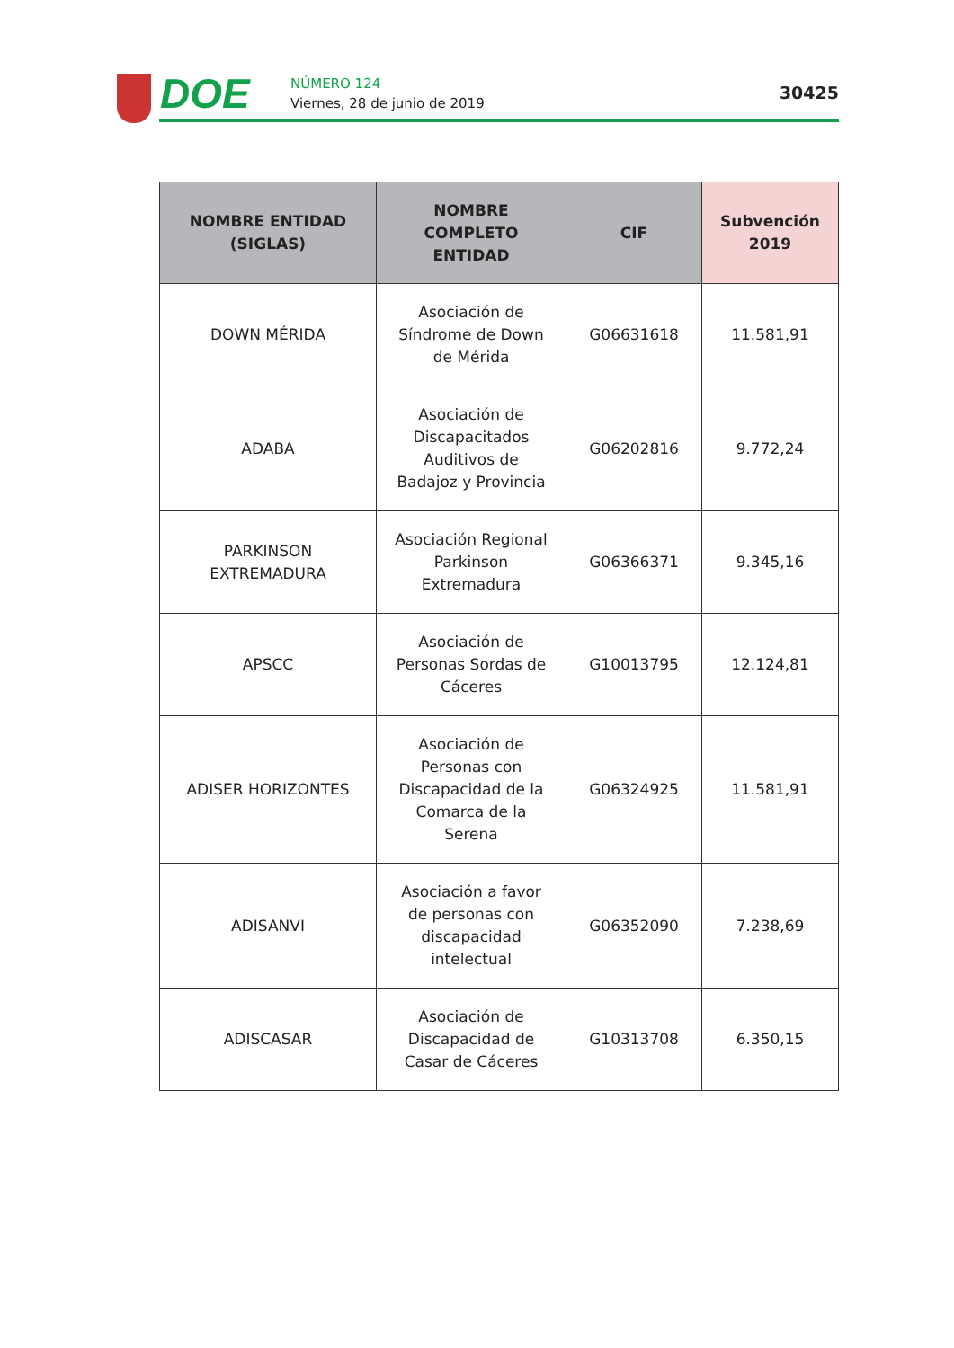DOE
NÚMERO 124
Viernes, 28 de junio de 2019
30425
| NOMBRE ENTIDAD (SIGLAS) | NOMBRE COMPLETO ENTIDAD | CIF | Subvención 2019 |
| --- | --- | --- | --- |
| DOWN MÉRIDA | Asociación de Síndrome de Down de Mérida | G06631618 | 11.581,91 |
| ADABA | Asociación de Discapacitados Auditivos de Badajoz y Provincia | G06202816 | 9.772,24 |
| PARKINSON EXTREMADURA | Asociación Regional Parkinson Extremadura | G06366371 | 9.345,16 |
| APSCC | Asociación de Personas Sordas de Cáceres | G10013795 | 12.124,81 |
| ADISER HORIZONTES | Asociación de Personas con Discapacidad de la Comarca de la Serena | G06324925 | 11.581,91 |
| ADISANVI | Asociación a favor de personas con discapacidad intelectual | G06352090 | 7.238,69 |
| ADISCASAR | Asociación de Discapacidad de Casar de Cáceres | G10313708 | 6.350,15 |